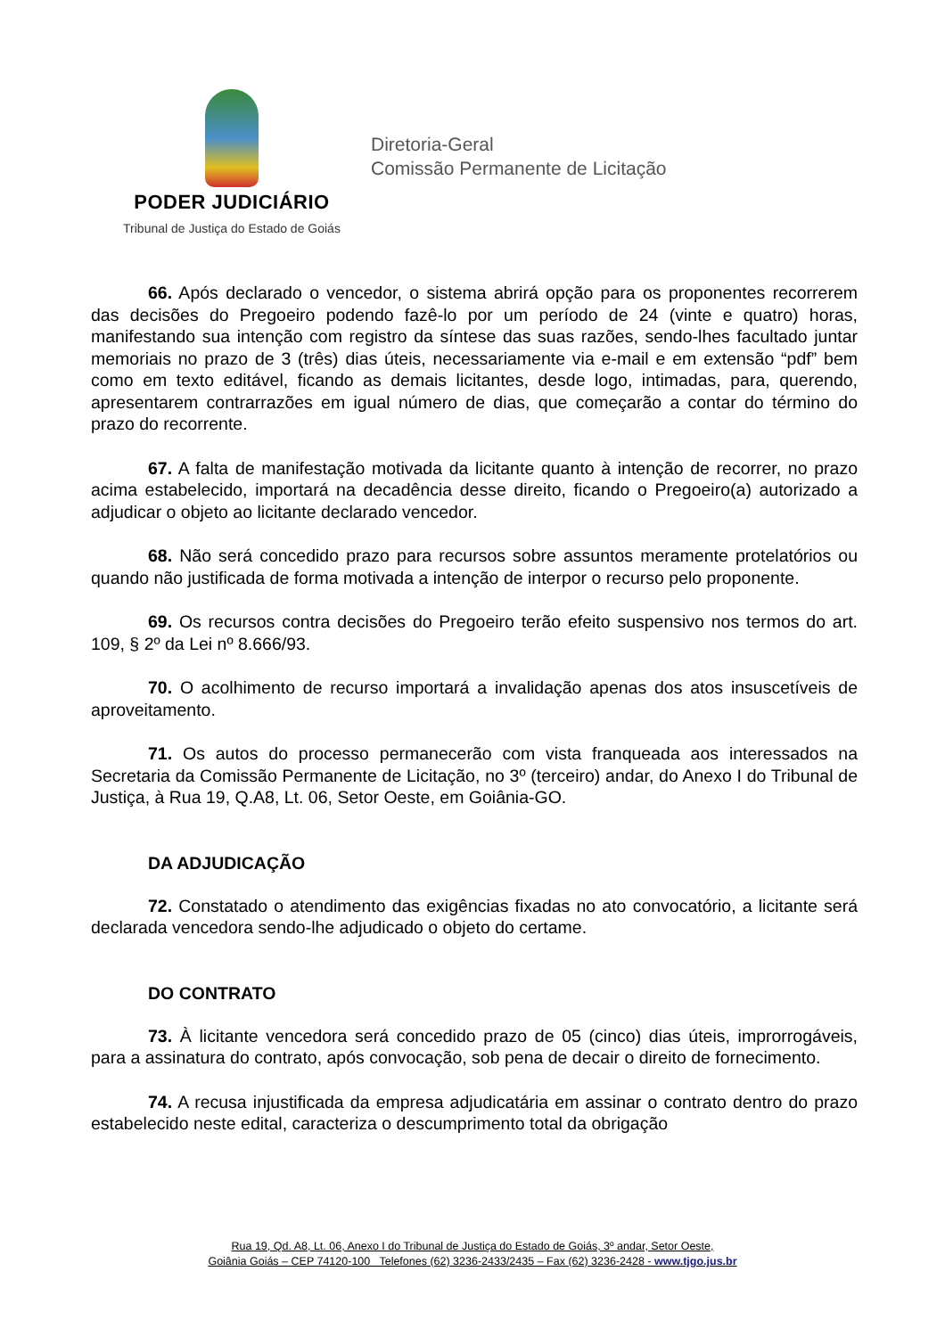PODER JUDICIÁRIO
Tribunal de Justiça do Estado de Goiás
Diretoria-Geral
Comissão Permanente de Licitação
66. Após declarado o vencedor, o sistema abrirá opção para os proponentes recorrerem das decisões do Pregoeiro podendo fazê-lo por um período de 24 (vinte e quatro) horas, manifestando sua intenção com registro da síntese das suas razões, sendo-lhes facultado juntar memoriais no prazo de 3 (três) dias úteis, necessariamente via e-mail e em extensão “pdf” bem como em texto editável, ficando as demais licitantes, desde logo, intimadas, para, querendo, apresentarem contrarrazões em igual número de dias, que começarão a contar do término do prazo do recorrente.
67. A falta de manifestação motivada da licitante quanto à intenção de recorrer, no prazo acima estabelecido, importará na decadência desse direito, ficando o Pregoeiro(a) autorizado a adjudicar o objeto ao licitante declarado vencedor.
68. Não será concedido prazo para recursos sobre assuntos meramente protelatórios ou quando não justificada de forma motivada a intenção de interpor o recurso pelo proponente.
69. Os recursos contra decisões do Pregoeiro terão efeito suspensivo nos termos do art. 109, § 2º da Lei nº 8.666/93.
70. O acolhimento de recurso importará a invalidação apenas dos atos insuscetíveis de aproveitamento.
71. Os autos do processo permanecerão com vista franqueada aos interessados na Secretaria da Comissão Permanente de Licitação, no 3º (terceiro) andar, do Anexo I do Tribunal de Justiça, à Rua 19, Q.A8, Lt. 06, Setor Oeste, em Goiânia-GO.
DA ADJUDICAÇÃO
72. Constatado o atendimento das exigências fixadas no ato convocatório, a licitante será declarada vencedora sendo-lhe adjudicado o objeto do certame.
DO CONTRATO
73. À licitante vencedora será concedido prazo de 05 (cinco) dias úteis, improrrogáveis, para a assinatura do contrato, após convocação, sob pena de decair o direito de fornecimento.
74. A recusa injustificada da empresa adjudicatária em assinar o contrato dentro do prazo estabelecido neste edital, caracteriza o descumprimento total da obrigação
Rua 19, Qd. A8, Lt. 06, Anexo I do Tribunal de Justiça do Estado de Goiás, 3º andar, Setor Oeste,
Goiânia Goiás – CEP 74120-100 Telefones (62) 3236-2433/2435 – Fax (62) 3236-2428 - www.tjgo.jus.br